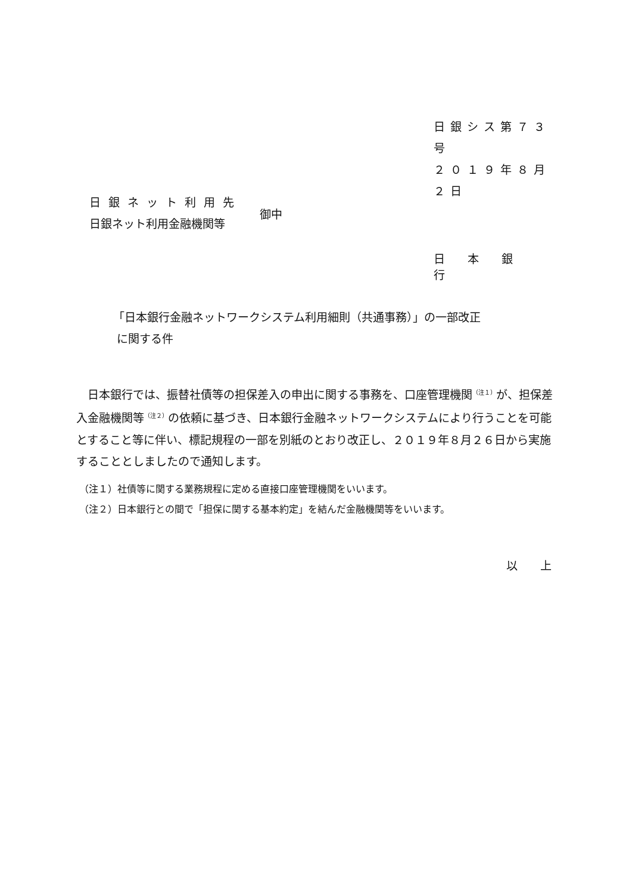日銀シス第７３号
２０１９年８月２日
日銀ネット利用先
日銀ネット利用金融機関等
御中
日本銀行
「日本銀行金融ネットワークシステム利用細則（共通事務）」の一部改正
に関する件
　日本銀行では、振替社債等の担保差入の申出に関する事務を、口座管理機関<sup>（注１）</sup>が、担保差入金融機関等<sup>（注２）</sup>の依頼に基づき、日本銀行金融ネットワークシステムにより行うことを可能とすること等に伴い、標記規程の一部を別紙のとおり改正し、２０１９年８月２６日から実施することとしましたので通知します。
（注１）社債等に関する業務規程に定める直接口座管理機関をいいます。
（注２）日本銀行との間で「担保に関する基本約定」を結んだ金融機関等をいいます。
以上